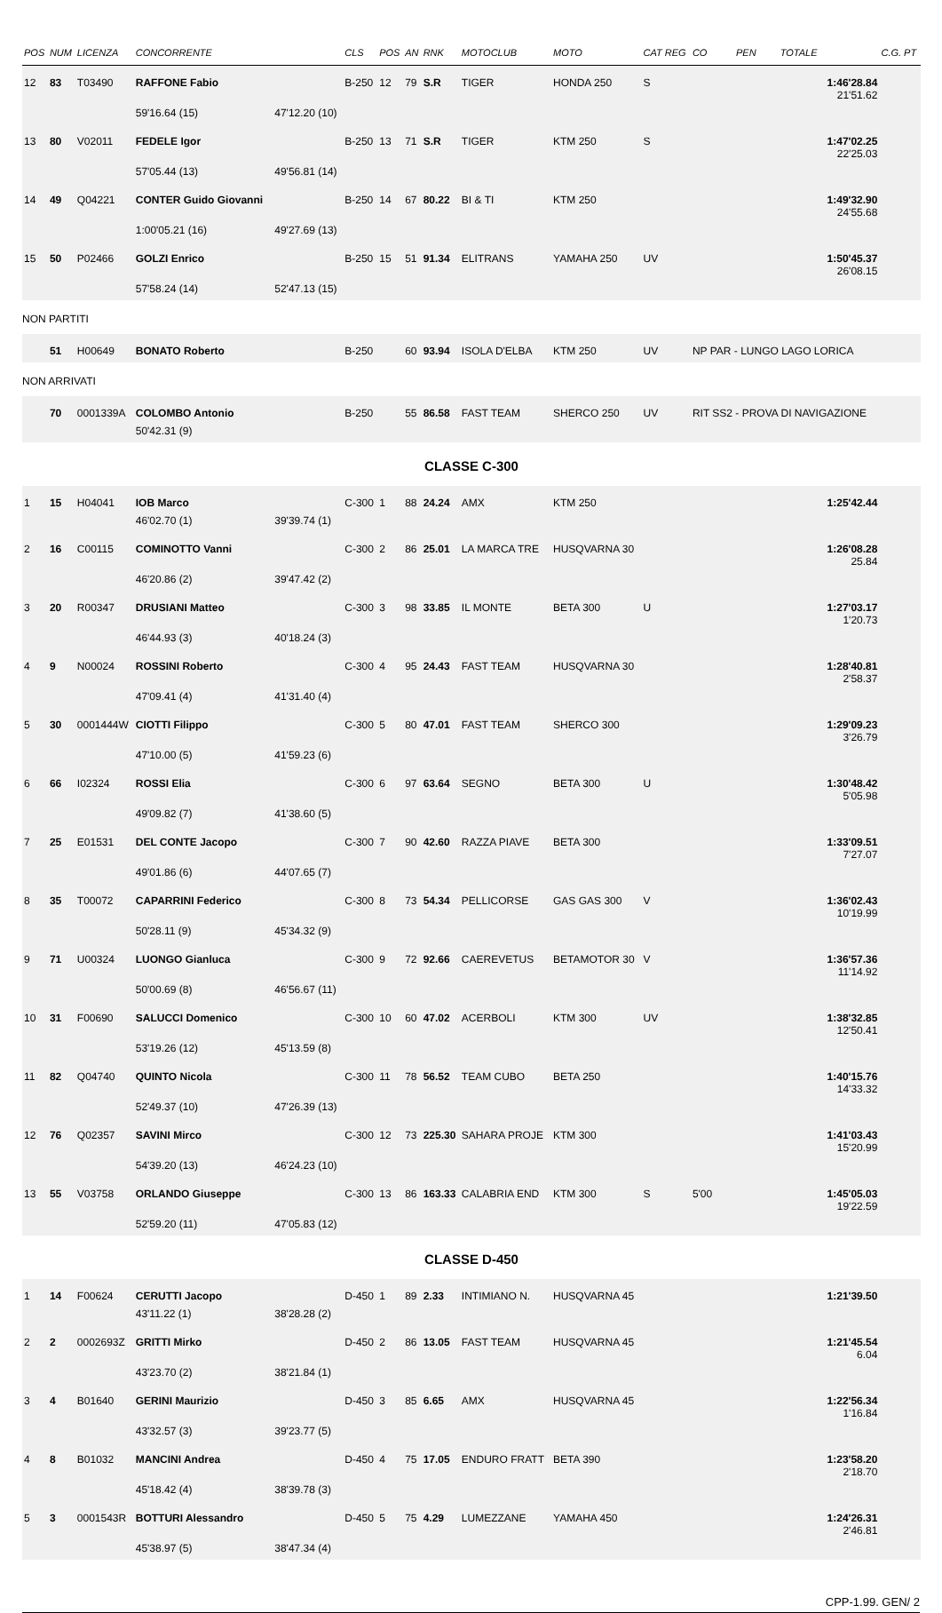| POS | NUM | LICENZA | CONCORRENTE | | CLS | POS | AN | RNK | MOTOCLUB | MOTO | CAT REG | CO | PEN | TOTALE | C.G. PT |
| --- | --- | --- | --- | --- | --- | --- | --- | --- | --- | --- | --- | --- | --- | --- | --- |
| 12 | 83 | T03490 | RAFFONE Fabio | | B-250 | 12 | 79 | S.R | TIGER | HONDA 250 | S | | | 1:46'28.84 21'51.62 | |
| | | | 59'16.64 (15) | 47'12.20 (10) | | | | | | | | | | | |
| 13 | 80 | V02011 | FEDELE Igor | | B-250 | 13 | 71 | S.R | TIGER | KTM 250 | S | | | 1:47'02.25 22'25.03 | |
| | | | 57'05.44 (13) | 49'56.81 (14) | | | | | | | | | | | |
| 14 | 49 | Q04221 | CONTER Guido Giovanni | | B-250 | 14 | 67 | 80.22 | BI & TI | KTM 250 | | | | 1:49'32.90 24'55.68 | |
| | | | 1:00'05.21 (16) | 49'27.69 (13) | | | | | | | | | | | |
| 15 | 50 | P02466 | GOLZI Enrico | | B-250 | 15 | 51 | 91.34 | ELITRANS | YAMAHA 250 | UV | | | 1:50'45.37 26'08.15 | |
| | | | 57'58.24 (14) | 52'47.13 (15) | | | | | | | | | | | |
| NON PARTITI | | | | | | | | | | | | | | | |
| | 51 | H00649 | BONATO Roberto | | B-250 | | 60 | 93.94 | ISOLA D'ELBA | KTM 250 | UV | NP PAR - LUNGO LAGO LORICA | | | |
| NON ARRIVATI | | | | | | | | | | | | | | | |
| | 70 | 0001339A | COLOMBO Antonio | | B-250 | | 55 | 86.58 | FAST TEAM | SHERCO 250 | UV | RIT SS2 - PROVA DI NAVIGAZIONE | | | |
| | | | 50'42.31 (9) | | | | | | | | | | | | |
| CLASSE C-300 | | | | | | | | | | | | | | | |
| 1 | 15 | H04041 | IOB Marco | | C-300 | 1 | 88 | 24.24 | AMX | KTM 250 | | | | 1:25'42.44 | |
| | | | 46'02.70 (1) | 39'39.74 (1) | | | | | | | | | | | |
| 2 | 16 | C00115 | COMINOTTO Vanni | | C-300 | 2 | 86 | 25.01 | LA MARCA TRE | HUSQVARNA 30 | | | | 1:26'08.28 25.84 | |
| | | | 46'20.86 (2) | 39'47.42 (2) | | | | | | | | | | | |
| 3 | 20 | R00347 | DRUSIANI Matteo | | C-300 | 3 | 98 | 33.85 | IL MONTE | BETA 300 | U | | | 1:27'03.17 1'20.73 | |
| | | | 46'44.93 (3) | 40'18.24 (3) | | | | | | | | | | | |
| 4 | 9 | N00024 | ROSSINI Roberto | | C-300 | 4 | 95 | 24.43 | FAST TEAM | HUSQVARNA 30 | | | | 1:28'40.81 2'58.37 | |
| | | | 47'09.41 (4) | 41'31.40 (4) | | | | | | | | | | | |
| 5 | 30 | 0001444W | CIOTTI Filippo | | C-300 | 5 | 80 | 47.01 | FAST TEAM | SHERCO 300 | | | | 1:29'09.23 3'26.79 | |
| | | | 47'10.00 (5) | 41'59.23 (6) | | | | | | | | | | | |
| 6 | 66 | I02324 | ROSSI Elia | | C-300 | 6 | 97 | 63.64 | SEGNO | BETA 300 | U | | | 1:30'48.42 5'05.98 | |
| | | | 49'09.82 (7) | 41'38.60 (5) | | | | | | | | | | | |
| 7 | 25 | E01531 | DEL CONTE Jacopo | | C-300 | 7 | 90 | 42.60 | RAZZA PIAVE | BETA 300 | | | | 1:33'09.51 7'27.07 | |
| | | | 49'01.86 (6) | 44'07.65 (7) | | | | | | | | | | | |
| 8 | 35 | T00072 | CAPARRINI Federico | | C-300 | 8 | 73 | 54.34 | PELLICORSE | GAS GAS 300 | V | | | 1:36'02.43 10'19.99 | |
| | | | 50'28.11 (9) | 45'34.32 (9) | | | | | | | | | | | |
| 9 | 71 | U00324 | LUONGO Gianluca | | C-300 | 9 | 72 | 92.66 | CAEREVETUS | BETAMOTOR 30 | V | | | 1:36'57.36 11'14.92 | |
| | | | 50'00.69 (8) | 46'56.67 (11) | | | | | | | | | | | |
| 10 | 31 | F00690 | SALUCCI Domenico | | C-300 | 10 | 60 | 47.02 | ACERBOLI | KTM 300 | UV | | | 1:38'32.85 12'50.41 | |
| | | | 53'19.26 (12) | 45'13.59 (8) | | | | | | | | | | | |
| 11 | 82 | Q04740 | QUINTO Nicola | | C-300 | 11 | 78 | 56.52 | TEAM CUBO | BETA 250 | | | | 1:40'15.76 14'33.32 | |
| | | | 52'49.37 (10) | 47'26.39 (13) | | | | | | | | | | | |
| 12 | 76 | Q02357 | SAVINI Mirco | | C-300 | 12 | 73 | 225.30 | SAHARA PROJE | KTM 300 | | | | 1:41'03.43 15'20.99 | |
| | | | 54'39.20 (13) | 46'24.23 (10) | | | | | | | | | | | |
| 13 | 55 | V03758 | ORLANDO Giuseppe | | C-300 | 13 | 86 | 163.33 | CALABRIA END | KTM 300 | S | 5'00 | | 1:45'05.03 19'22.59 | |
| | | | 52'59.20 (11) | 47'05.83 (12) | | | | | | | | | | | |
| CLASSE D-450 | | | | | | | | | | | | | | | |
| 1 | 14 | F00624 | CERUTTI Jacopo | | D-450 | 1 | 89 | 2.33 | INTIMIANO N. | HUSQVARNA 45 | | | | 1:21'39.50 | |
| | | | 43'11.22 (1) | 38'28.28 (2) | | | | | | | | | | | |
| 2 | 2 | 0002693Z | GRITTI Mirko | | D-450 | 2 | 86 | 13.05 | FAST TEAM | HUSQVARNA 45 | | | | 1:21'45.54 6.04 | |
| | | | 43'23.70 (2) | 38'21.84 (1) | | | | | | | | | | | |
| 3 | 4 | B01640 | GERINI Maurizio | | D-450 | 3 | 85 | 6.65 | AMX | HUSQVARNA 45 | | | | 1:22'56.34 1'16.84 | |
| | | | 43'32.57 (3) | 39'23.77 (5) | | | | | | | | | | | |
| 4 | 8 | B01032 | MANCINI Andrea | | D-450 | 4 | 75 | 17.05 | ENDURO FRATT | BETA 390 | | | | 1:23'58.20 2'18.70 | |
| | | | 45'18.42 (4) | 38'39.78 (3) | | | | | | | | | | | |
| 5 | 3 | 0001543R | BOTTURI Alessandro | | D-450 | 5 | 75 | 4.29 | LUMEZZANE | YAMAHA 450 | | | | 1:24'26.31 2'46.81 | |
| | | | 45'38.97 (5) | 38'47.34 (4) | | | | | | | | | | | |
CPP-1.99. GEN/ 2